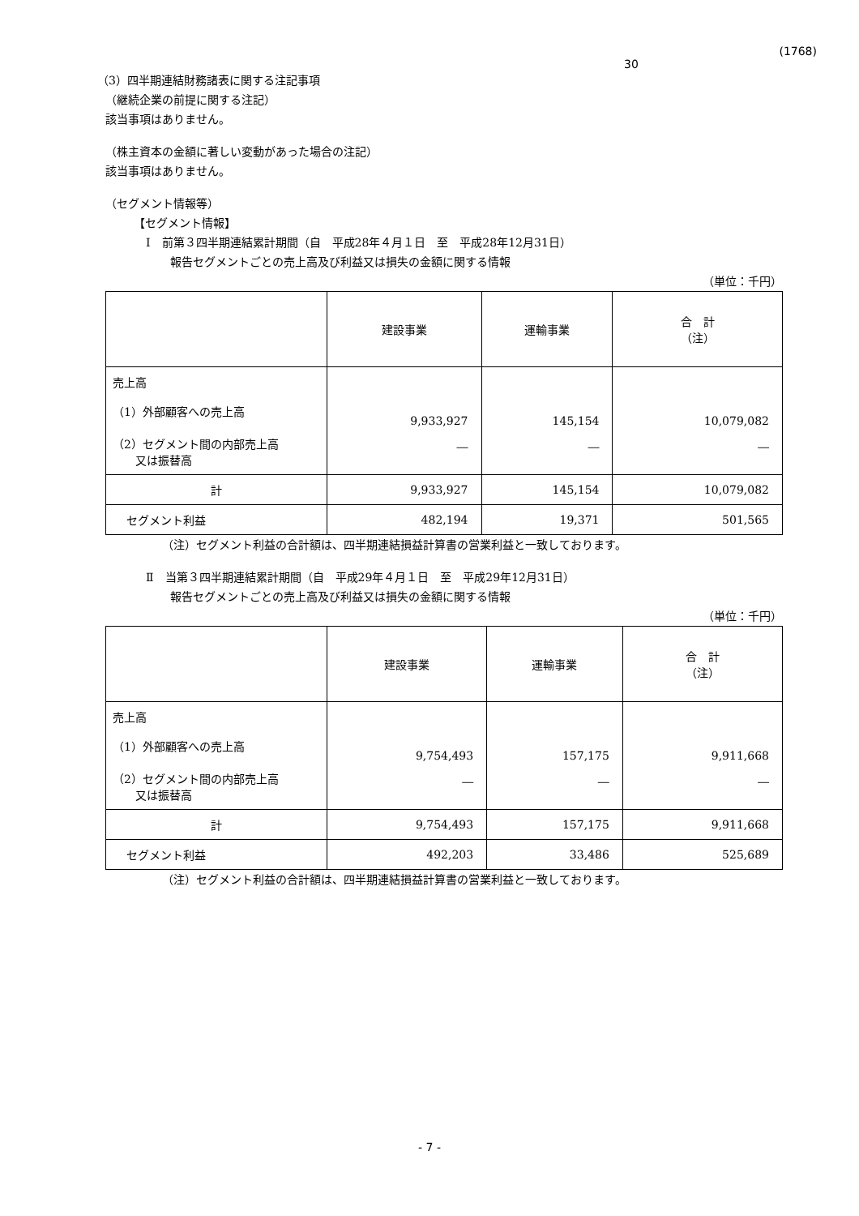(1768)
30
（3）四半期連結財務諸表に関する注記事項
（継続企業の前提に関する注記）
該当事項はありません。
（株主資本の金額に著しい変動があった場合の注記）
該当事項はありません。
（セグメント情報等）
【セグメント情報】
Ⅰ　前第３四半期連結累計期間（自　平成28年４月１日　至　平成28年12月31日）
報告セグメントごとの売上高及び利益又は損失の金額に関する情報
（単位：千円）
| | 建設事業 | 運輸事業 | 合 計 （注） |
| --- | --- | --- | --- |
| 売上高 （1）外部顧客への売上高 （2）セグメント間の内部売上高 又は振替高 | 9,933,927 ― | 145,154 ― | 10,079,082 ― |
| 計 | 9,933,927 | 145,154 | 10,079,082 |
| セグメント利益 | 482,194 | 19,371 | 501,565 |
（注）セグメント利益の合計額は、四半期連結損益計算書の営業利益と一致しております。
Ⅱ　当第３四半期連結累計期間（自　平成29年４月１日　至　平成29年12月31日）
報告セグメントごとの売上高及び利益又は損失の金額に関する情報
（単位：千円）
| | 建設事業 | 運輸事業 | 合 計 （注） |
| --- | --- | --- | --- |
| 売上高 （1）外部顧客への売上高 （2）セグメント間の内部売上高 又は振替高 | 9,754,493 ― | 157,175 ― | 9,911,668 ― |
| 計 | 9,754,493 | 157,175 | 9,911,668 |
| セグメント利益 | 492,203 | 33,486 | 525,689 |
（注）セグメント利益の合計額は、四半期連結損益計算書の営業利益と一致しております。
- 7 -